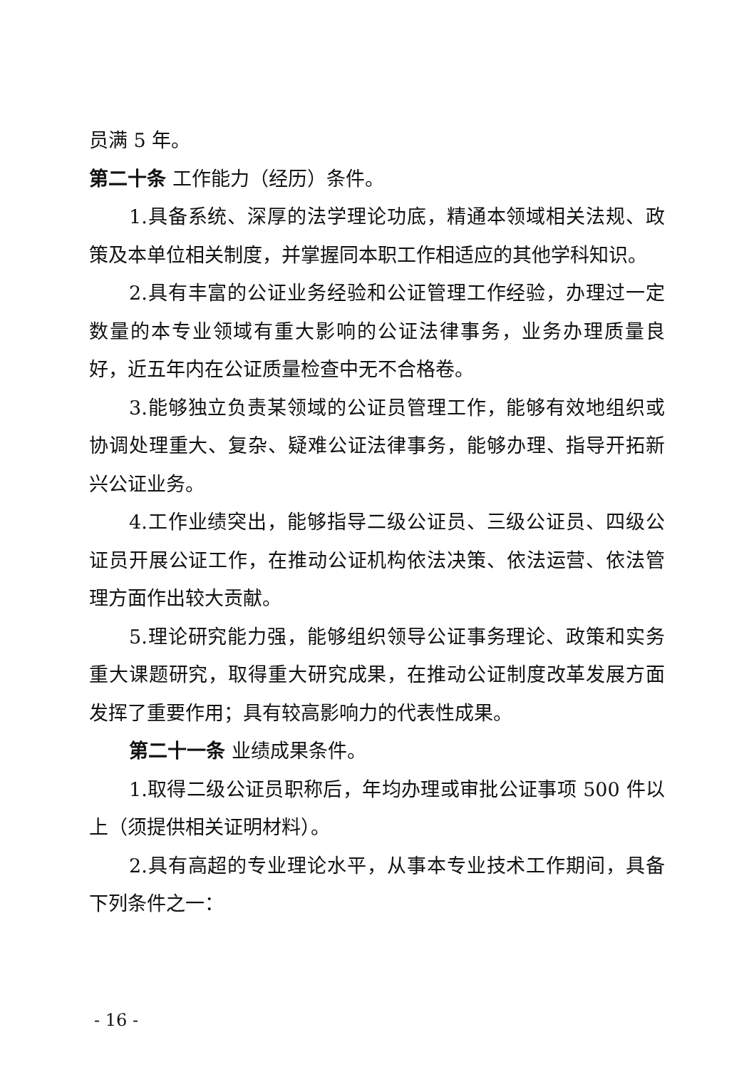员满 5 年。
第二十条 工作能力（经历）条件。
1.具备系统、深厚的法学理论功底，精通本领域相关法规、政策及本单位相关制度，并掌握同本职工作相适应的其他学科知识。
2.具有丰富的公证业务经验和公证管理工作经验，办理过一定数量的本专业领域有重大影响的公证法律事务，业务办理质量良好，近五年内在公证质量检查中无不合格卷。
3.能够独立负责某领域的公证员管理工作，能够有效地组织或协调处理重大、复杂、疑难公证法律事务，能够办理、指导开拓新兴公证业务。
4.工作业绩突出，能够指导二级公证员、三级公证员、四级公证员开展公证工作，在推动公证机构依法决策、依法运营、依法管理方面作出较大贡献。
5.理论研究能力强，能够组织领导公证事务理论、政策和实务重大课题研究，取得重大研究成果，在推动公证制度改革发展方面发挥了重要作用；具有较高影响力的代表性成果。
第二十一条 业绩成果条件。
1.取得二级公证员职称后，年均办理或审批公证事项 500 件以上（须提供相关证明材料）。
2.具有高超的专业理论水平，从事本专业技术工作期间，具备下列条件之一：
- 16 -